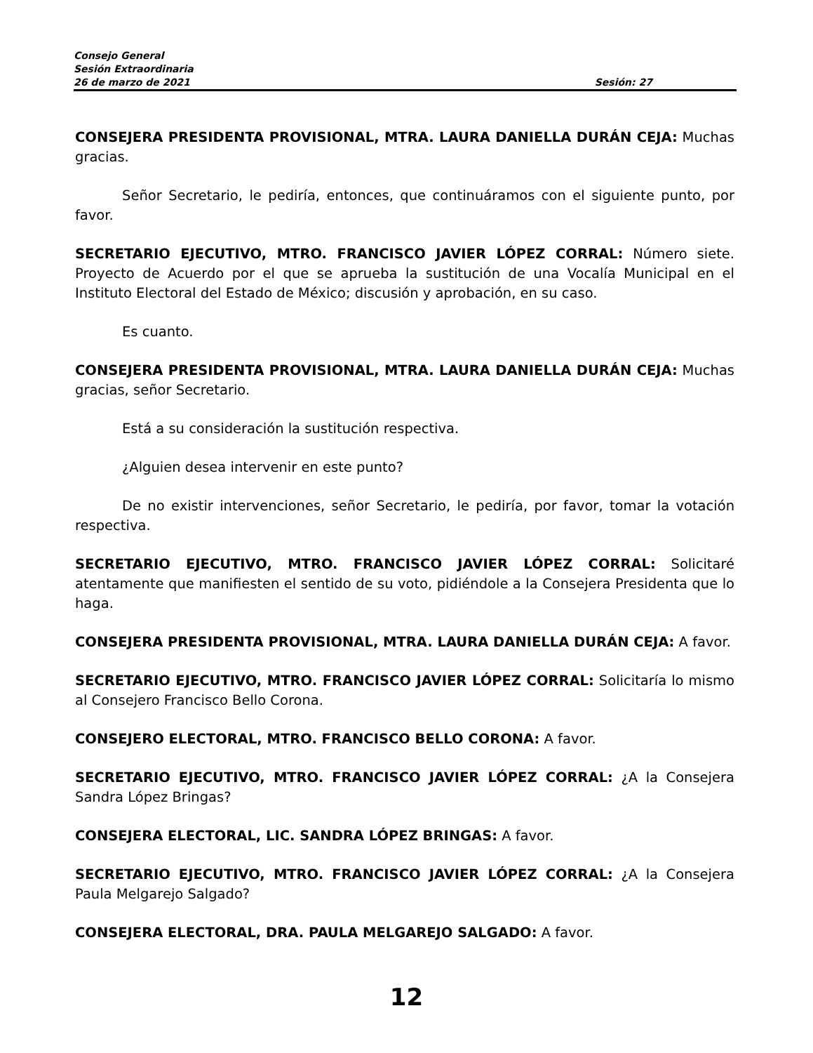Consejo General
Sesión Extraordinaria
26 de marzo de 2021 Sesión: 27
CONSEJERA PRESIDENTA PROVISIONAL, MTRA. LAURA DANIELLA DURÁN CEJA: Muchas gracias.
Señor Secretario, le pediría, entonces, que continuáramos con el siguiente punto, por favor.
SECRETARIO EJECUTIVO, MTRO. FRANCISCO JAVIER LÓPEZ CORRAL: Número siete. Proyecto de Acuerdo por el que se aprueba la sustitución de una Vocalía Municipal en el Instituto Electoral del Estado de México; discusión y aprobación, en su caso.
Es cuanto.
CONSEJERA PRESIDENTA PROVISIONAL, MTRA. LAURA DANIELLA DURÁN CEJA: Muchas gracias, señor Secretario.
Está a su consideración la sustitución respectiva.
¿Alguien desea intervenir en este punto?
De no existir intervenciones, señor Secretario, le pediría, por favor, tomar la votación respectiva.
SECRETARIO EJECUTIVO, MTRO. FRANCISCO JAVIER LÓPEZ CORRAL: Solicitaré atentamente que manifiesten el sentido de su voto, pidiéndole a la Consejera Presidenta que lo haga.
CONSEJERA PRESIDENTA PROVISIONAL, MTRA. LAURA DANIELLA DURÁN CEJA: A favor.
SECRETARIO EJECUTIVO, MTRO. FRANCISCO JAVIER LÓPEZ CORRAL: Solicitaría lo mismo al Consejero Francisco Bello Corona.
CONSEJERO ELECTORAL, MTRO. FRANCISCO BELLO CORONA: A favor.
SECRETARIO EJECUTIVO, MTRO. FRANCISCO JAVIER LÓPEZ CORRAL: ¿A la Consejera Sandra López Bringas?
CONSEJERA ELECTORAL, LIC. SANDRA LÓPEZ BRINGAS: A favor.
SECRETARIO EJECUTIVO, MTRO. FRANCISCO JAVIER LÓPEZ CORRAL: ¿A la Consejera Paula Melgarejo Salgado?
CONSEJERA ELECTORAL, DRA. PAULA MELGAREJO SALGADO: A favor.
12